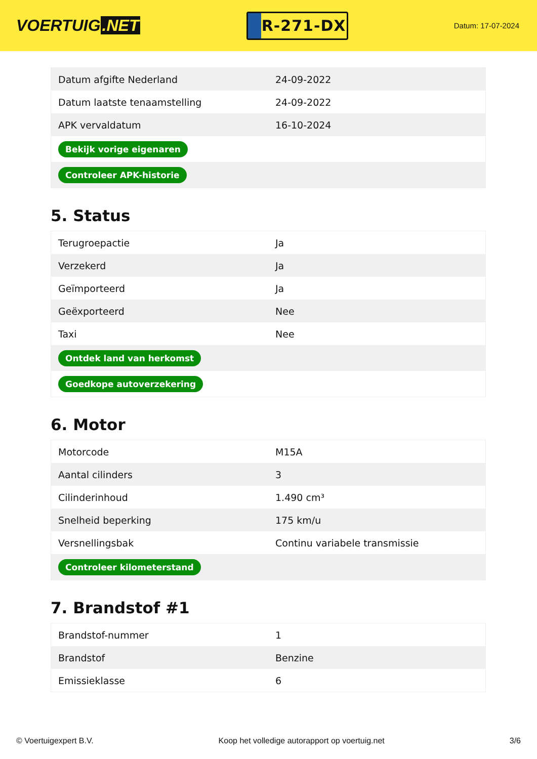VOERTUIG.NET
R-271-DX
Datum: 17-07-2024
| Datum afgifte Nederland | 24-09-2022 |
| Datum laatste tenaamstelling | 24-09-2022 |
| APK vervaldatum | 16-10-2024 |
| Bekijk vorige eigenaren | |
| Controleer APK-historie | |
5. Status
| Terugroepactie | Ja |
| Verzekerd | Ja |
| Geïmporteerd | Ja |
| Geëxporteerd | Nee |
| Taxi | Nee |
| Ontdek land van herkomst | |
| Goedkope autoverzekering | |
6. Motor
| Motorcode | M15A |
| Aantal cilinders | 3 |
| Cilinderinhoud | 1.490 cm³ |
| Snelheid beperking | 175 km/u |
| Versnellingsbak | Continu variabele transmissie |
| Controleer kilometerstand | |
7. Brandstof #1
| Brandstof-nummer | 1 |
| Brandstof | Benzine |
| Emissieklasse | 6 |
© Voertuigexpert B.V. Koop het volledige autorapport op voertuig.net 3/6